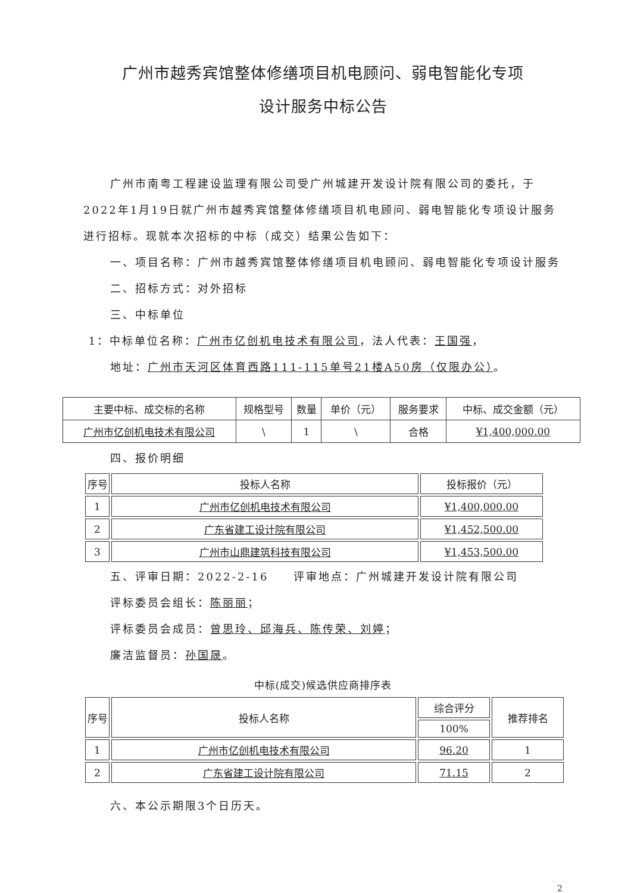广州市越秀宾馆整体修缮项目机电顾问、弱电智能化专项
设计服务中标公告
广州市南粤工程建设监理有限公司受广州城建开发设计院有限公司的委托，于2022年1月19日就广州市越秀宾馆整体修缮项目机电顾问、弱电智能化专项设计服务进行招标。现就本次招标的中标（成交）结果公告如下：
一、项目名称：广州市越秀宾馆整体修缮项目机电顾问、弱电智能化专项设计服务
二、招标方式：对外招标
三、中标单位
1：中标单位名称：广州市亿创机电技术有限公司，法人代表：王国强，
地址：广州市天河区体育西路111-115单号21楼A50房（仅限办公）。
| 主要中标、成交标的名称 | 规格型号 | 数量 | 单价（元） | 服务要求 | 中标、成交金额（元） |
| --- | --- | --- | --- | --- | --- |
| 广州市亿创机电技术有限公司 | \ | 1 | \ | 合格 | ¥1,400,000.00 |
四、报价明细
| 序号 | 投标人名称 | 投标报价（元） |
| --- | --- | --- |
| 1 | 广州市亿创机电技术有限公司 | ¥1,400,000.00 |
| 2 | 广东省建工设计院有限公司 | ¥1,452,500.00 |
| 3 | 广州市山鼎建筑科技有限公司 | ¥1,453,500.00 |
五、评审日期：2022-2-16　　评审地点：广州城建开发设计院有限公司
评标委员会组长：陈丽丽；
评标委员会成员：曾思玲、邱海兵、陈传荣、刘婷；
廉洁监督员：孙国晟。
中标(成交)候选供应商排序表
| 序号 | 投标人名称 | 综合评分 | 推荐排名 |
| --- | --- | --- | --- |
| | | 100% | |
| 1 | 广州市亿创机电技术有限公司 | 96.20 | 1 |
| 2 | 广东省建工设计院有限公司 | 71.15 | 2 |
六、本公示期限3个日历天。
2